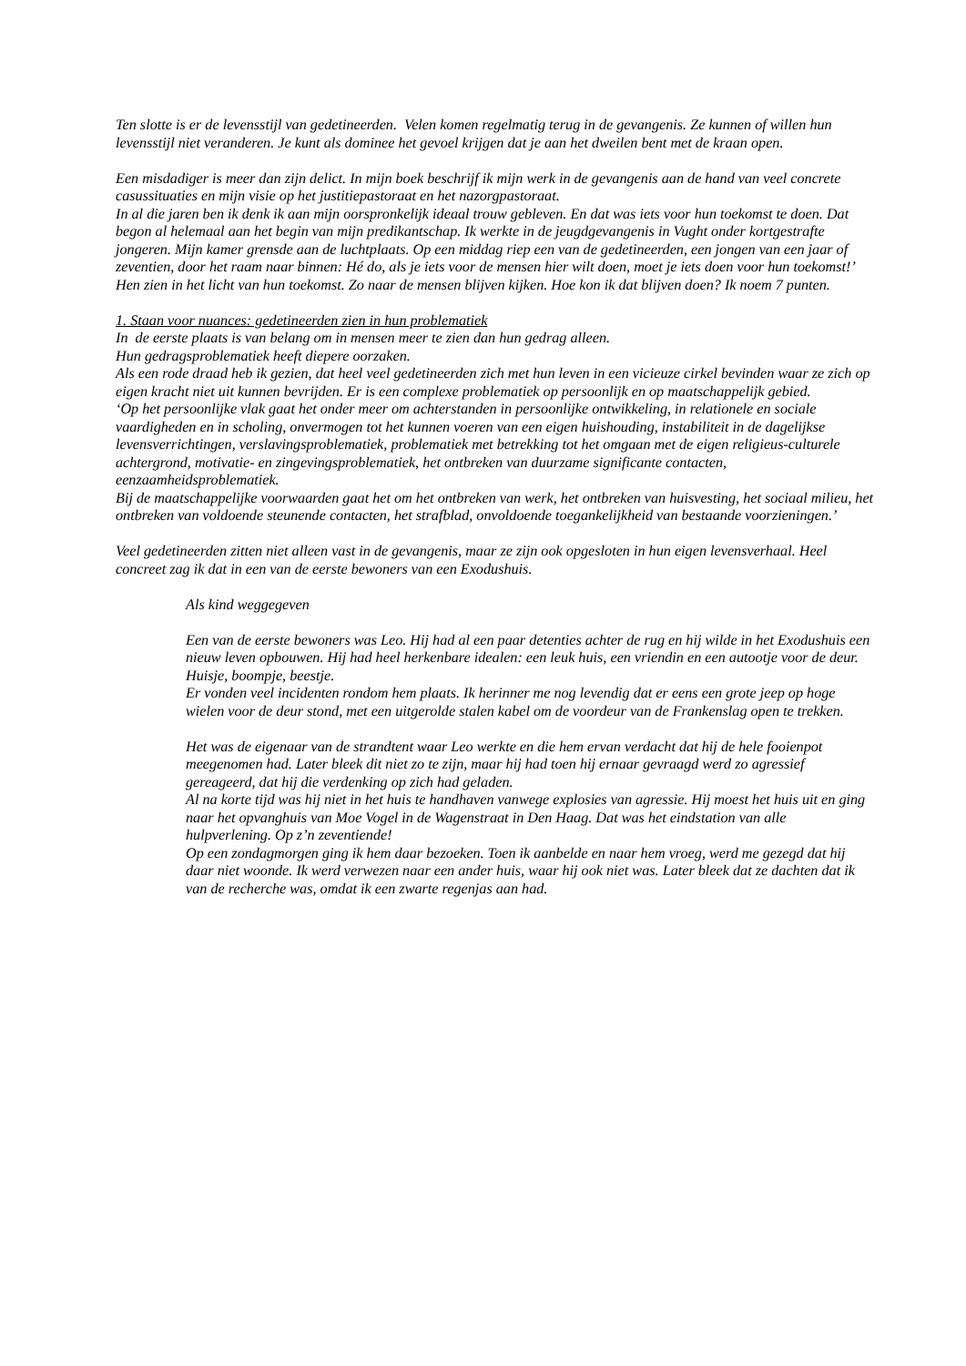Ten slotte is er de levensstijl van gedetineerden. Velen komen regelmatig terug in de gevangenis. Ze kunnen of willen hun levensstijl niet veranderen. Je kunt als dominee het gevoel krijgen dat je aan het dweilen bent met de kraan open.
Een misdadiger is meer dan zijn delict. In mijn boek beschrijf ik mijn werk in de gevangenis aan de hand van veel concrete casussituaties en mijn visie op het justitiepastoraat en het nazorgpastoraat.
In al die jaren ben ik denk ik aan mijn oorspronkelijk ideaal trouw gebleven. En dat was iets voor hun toekomst te doen. Dat begon al helemaal aan het begin van mijn predikantschap. Ik werkte in de jeugdgevangenis in Vught onder kortgestrafte jongeren. Mijn kamer grensde aan de luchtplaats. Op een middag riep een van de gedetineerden, een jongen van een jaar of zeventien, door het raam naar binnen: Hé do, als je iets voor de mensen hier wilt doen, moet je iets doen voor hun toekomst!’
Hen zien in het licht van hun toekomst. Zo naar de mensen blijven kijken. Hoe kon ik dat blijven doen? Ik noem 7 punten.
1. Staan voor nuances: gedetineerden zien in hun problematiek
In de eerste plaats is van belang om in mensen meer te zien dan hun gedrag alleen.
Hun gedragsproblematiek heeft diepere oorzaken.
Als een rode draad heb ik gezien, dat heel veel gedetineerden zich met hun leven in een vicieuze cirkel bevinden waar ze zich op eigen kracht niet uit kunnen bevrijden. Er is een complexe problematiek op persoonlijk en op maatschappelijk gebied.
‘Op het persoonlijke vlak gaat het onder meer om achterstanden in persoonlijke ontwikkeling, in relationele en sociale vaardigheden en in scholing, onvermogen tot het kunnen voeren van een eigen huishouding, instabiliteit in de dagelijkse levensverrichtingen, verslavingsproblematiek, problematiek met betrekking tot het omgaan met de eigen religieus-culturele achtergrond, motivatie- en zingevingsproblematiek, het ontbreken van duurzame significante contacten, eenzaamheidsproblematiek.
Bij de maatschappelijke voorwaarden gaat het om het ontbreken van werk, het ontbreken van huisvesting, het sociaal milieu, het ontbreken van voldoende steunende contacten, het strafblad, onvoldoende toegankelijkheid van bestaande voorzieningen.’
Veel gedetineerden zitten niet alleen vast in de gevangenis, maar ze zijn ook opgesloten in hun eigen levensverhaal. Heel concreet zag ik dat in een van de eerste bewoners van een Exodushuis.
Als kind weggegeven
Een van de eerste bewoners was Leo. Hij had al een paar detenties achter de rug en hij wilde in het Exodushuis een nieuw leven opbouwen. Hij had heel herkenbare idealen: een leuk huis, een vriendin en een autootje voor de deur. Huisje, boompje, beestje.
Er vonden veel incidenten rondom hem plaats. Ik herinner me nog levendig dat er eens een grote jeep op hoge wielen voor de deur stond, met een uitgerolde stalen kabel om de voordeur van de Frankenslag open te trekken.
Het was de eigenaar van de strandtent waar Leo werkte en die hem ervan verdacht dat hij de hele fooienpot meegenomen had. Later bleek dit niet zo te zijn, maar hij had toen hij ernaar gevraagd werd zo agressief gereageerd, dat hij die verdenking op zich had geladen.
Al na korte tijd was hij niet in het huis te handhaven vanwege explosies van agressie. Hij moest het huis uit en ging naar het opvanghuis van Moe Vogel in de Wagenstraat in Den Haag. Dat was het eindstation van alle hulpverlening. Op z’n zeventiende!
Op een zondagmorgen ging ik hem daar bezoeken. Toen ik aanbelde en naar hem vroeg, werd me gezegd dat hij daar niet woonde. Ik werd verwezen naar een ander huis, waar hij ook niet was. Later bleek dat ze dachten dat ik van de recherche was, omdat ik een zwarte regenjas aan had.